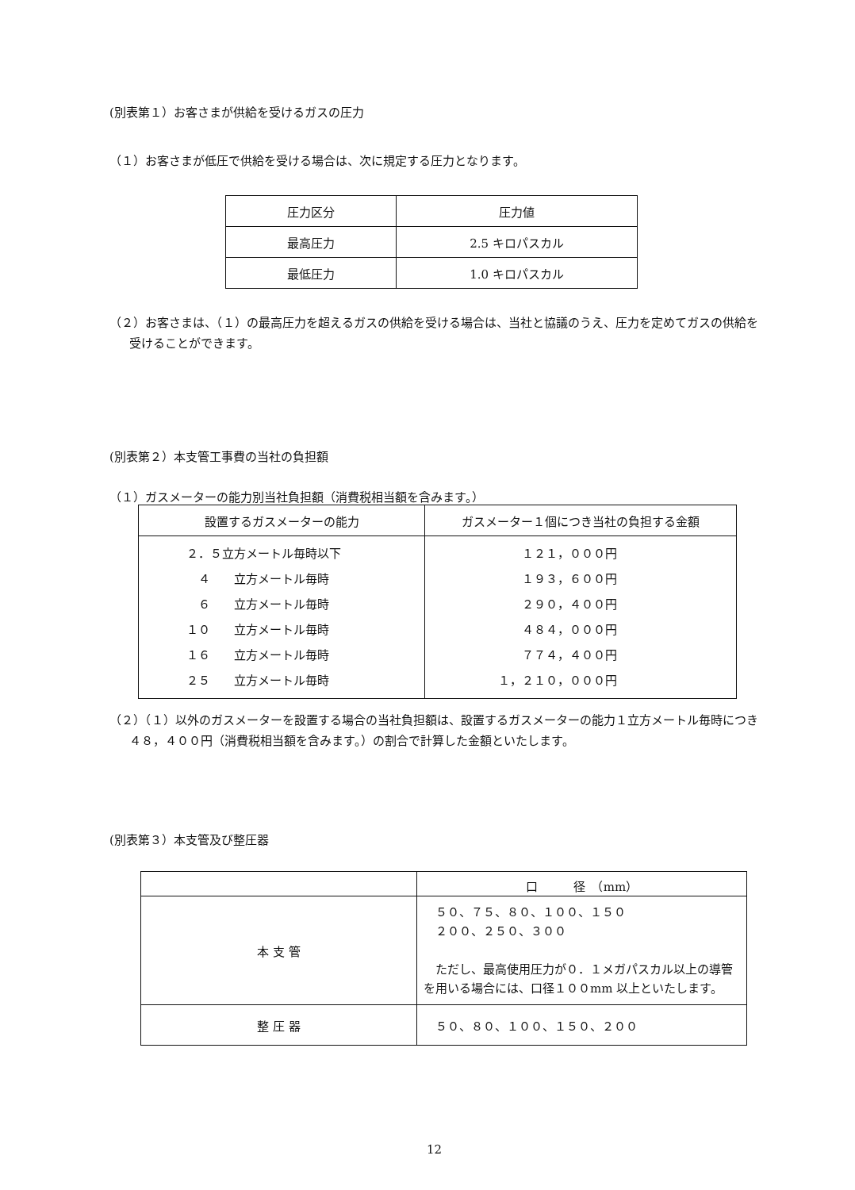(別表第１）お客さまが供給を受けるガスの圧力
（１）お客さまが低圧で供給を受ける場合は、次に規定する圧力となります。
| 圧力区分 | 圧力値 |
| 最高圧力 | 2.5 キロパスカル |
| 最低圧力 | 1.0 キロパスカル |
（２）お客さまは、（１）の最高圧力を超えるガスの供給を受ける場合は、当社と協議のうえ、圧力を定めてガスの供給を受けることができます。
(別表第２）本支管工事費の当社の負担額
（１）ガスメーターの能力別当社負担額（消費税相当額を含みます。）
| 設置するガスメーターの能力 | ガスメーター１個につき当社の負担する金額 |
| ２．５立方メートル毎時以下 ４ 立方メートル毎時 ６ 立方メートル毎時 １０ 立方メートル毎時 １６ 立方メートル毎時 ２５ 立方メートル毎時 | １２１，０００円 １９３，６００円 ２９０，４００円 ４８４，０００円 ７７４，４００円 １，２１０，０００円 |
（２）（１）以外のガスメーターを設置する場合の当社負担額は、設置するガスメーターの能力１立方メートル毎時につき４８，４００円（消費税相当額を含みます。）の割合で計算した金額といたします。
(別表第３）本支管及び整圧器
| | 口 径 （mm） |
| 本 支 管 | ５０、７５、８０、１００、１５０ ２００、２５０、３００ ただし、最高使用圧力が０．１メガパスカル以上の導管を用いる場合には、口径１００mm 以上といたします。 |
| 整 圧 器 | ５０、８０、１００、１５０、２００ |
12